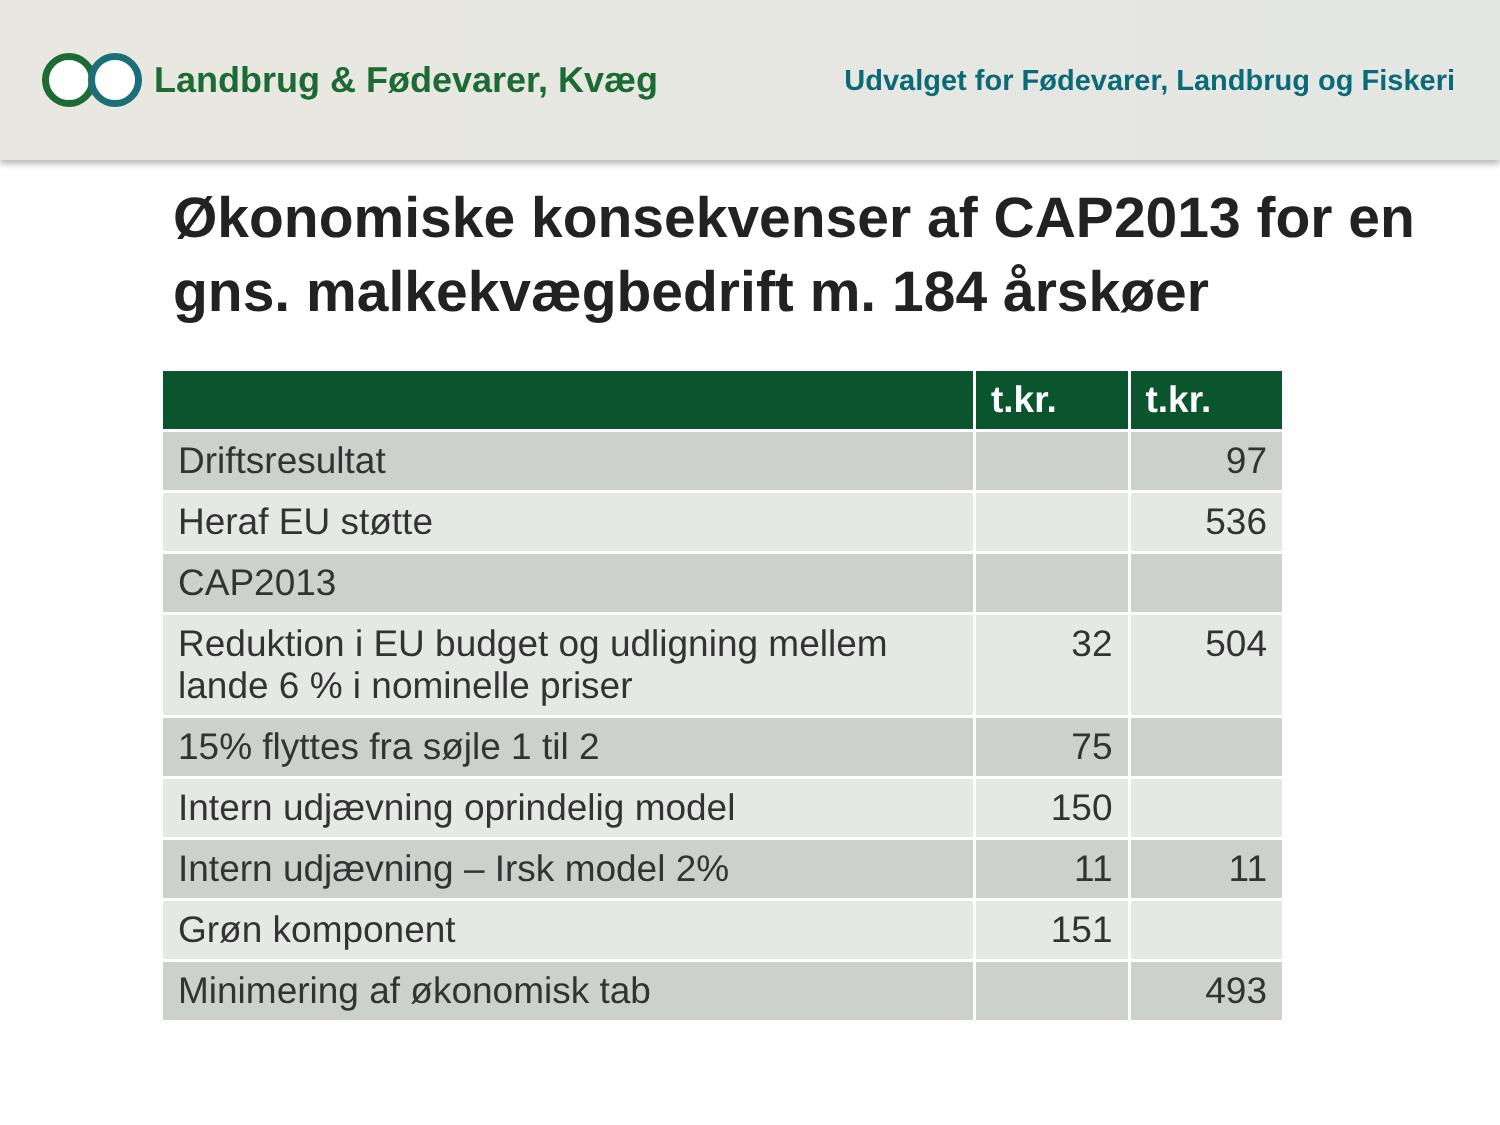Landbrug & Fødevarer, Kvæg
Udvalget for Fødevarer, Landbrug og Fiskeri
Økonomiske konsekvenser af CAP2013 for en gns. malkekvægbedrift m. 184 årskøer
| | t.kr. | t.kr. |
| --- | --- | --- |
| Driftsresultat | | 97 |
| Heraf EU støtte | | 536 |
| CAP2013 | | |
| Reduktion i EU budget og udligning mellem lande 6 % i nominelle priser | 32 | 504 |
| 15% flyttes fra søjle 1 til 2 | 75 | |
| Intern udjævning oprindelig model | 150 | |
| Intern udjævning – Irsk model 2% | 11 | 11 |
| Grøn komponent | 151 | |
| Minimering af økonomisk tab | | 493 |